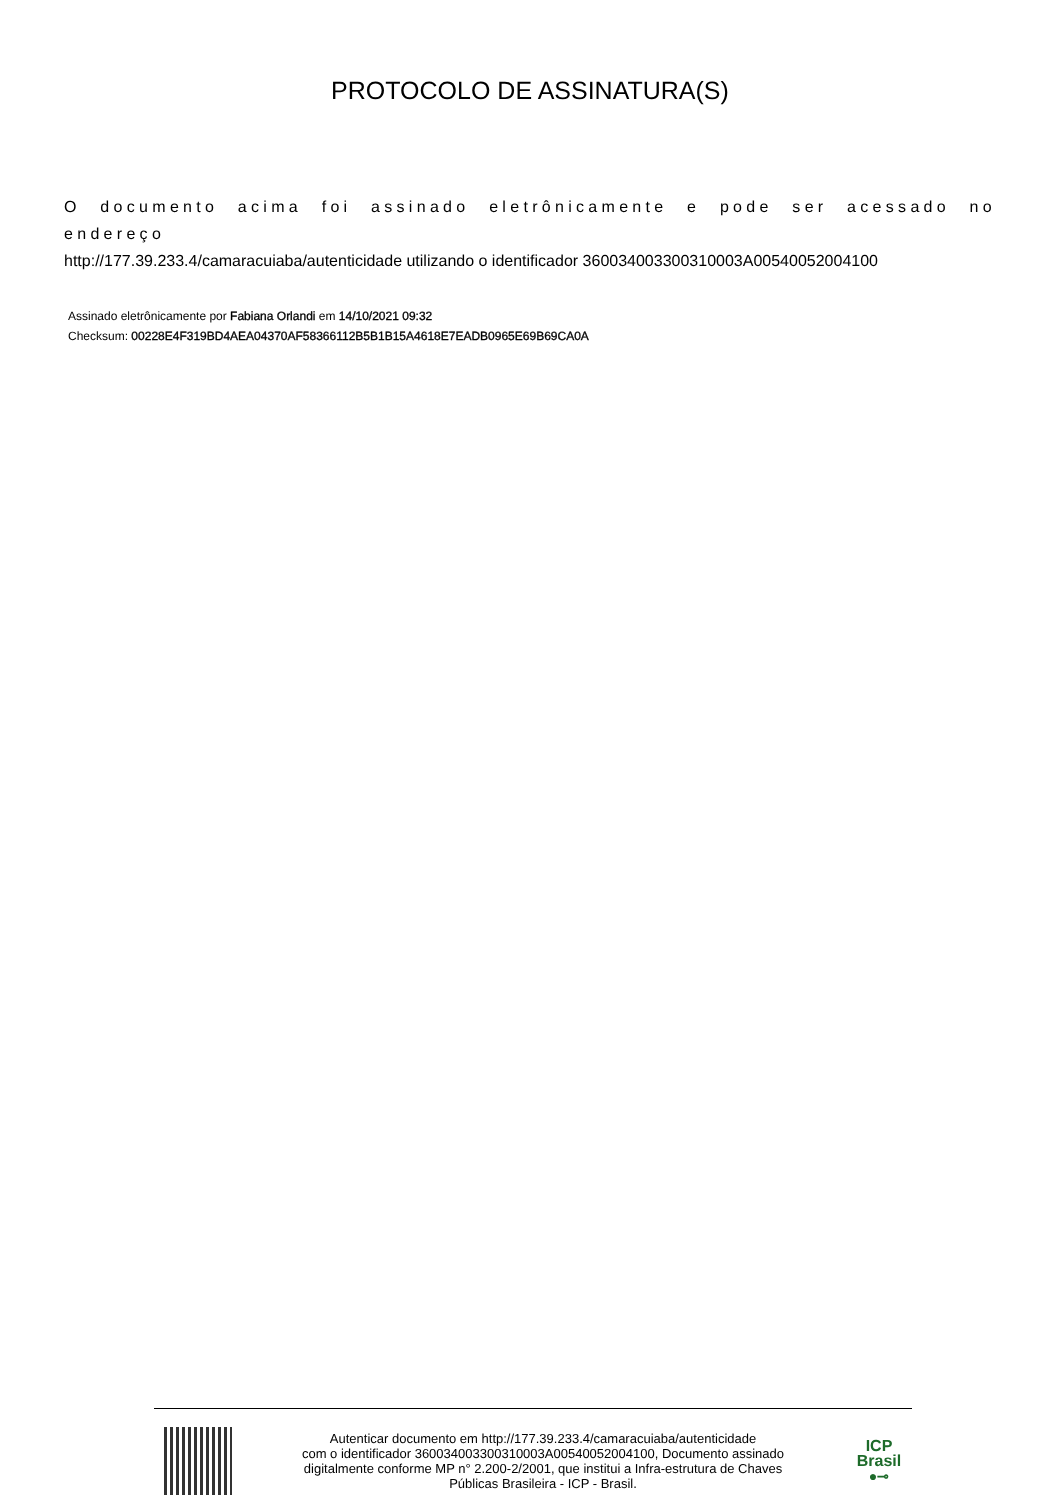PROTOCOLO DE ASSINATURA(S)
O documento acima foi assinado eletrônicamente e pode ser acessado no endereço
http://177.39.233.4/camaracuiaba/autenticidade utilizando o identificador 360034003300310003A00540052004100
Assinado eletrônicamente por Fabiana Orlandi em 14/10/2021 09:32
Checksum: 00228E4F319BD4AEA04370AF58366112B5B1B15A4618E7EADB0965E69B69CA0A
Autenticar documento em http://177.39.233.4/camaracuiaba/autenticidade
com o identificador 360034003300310003A00540052004100, Documento assinado
digitalmente conforme MP n° 2.200-2/2001, que institui a Infra-estrutura de Chaves
Públicas Brasileira - ICP - Brasil.
ICP
Brasil
●⊸